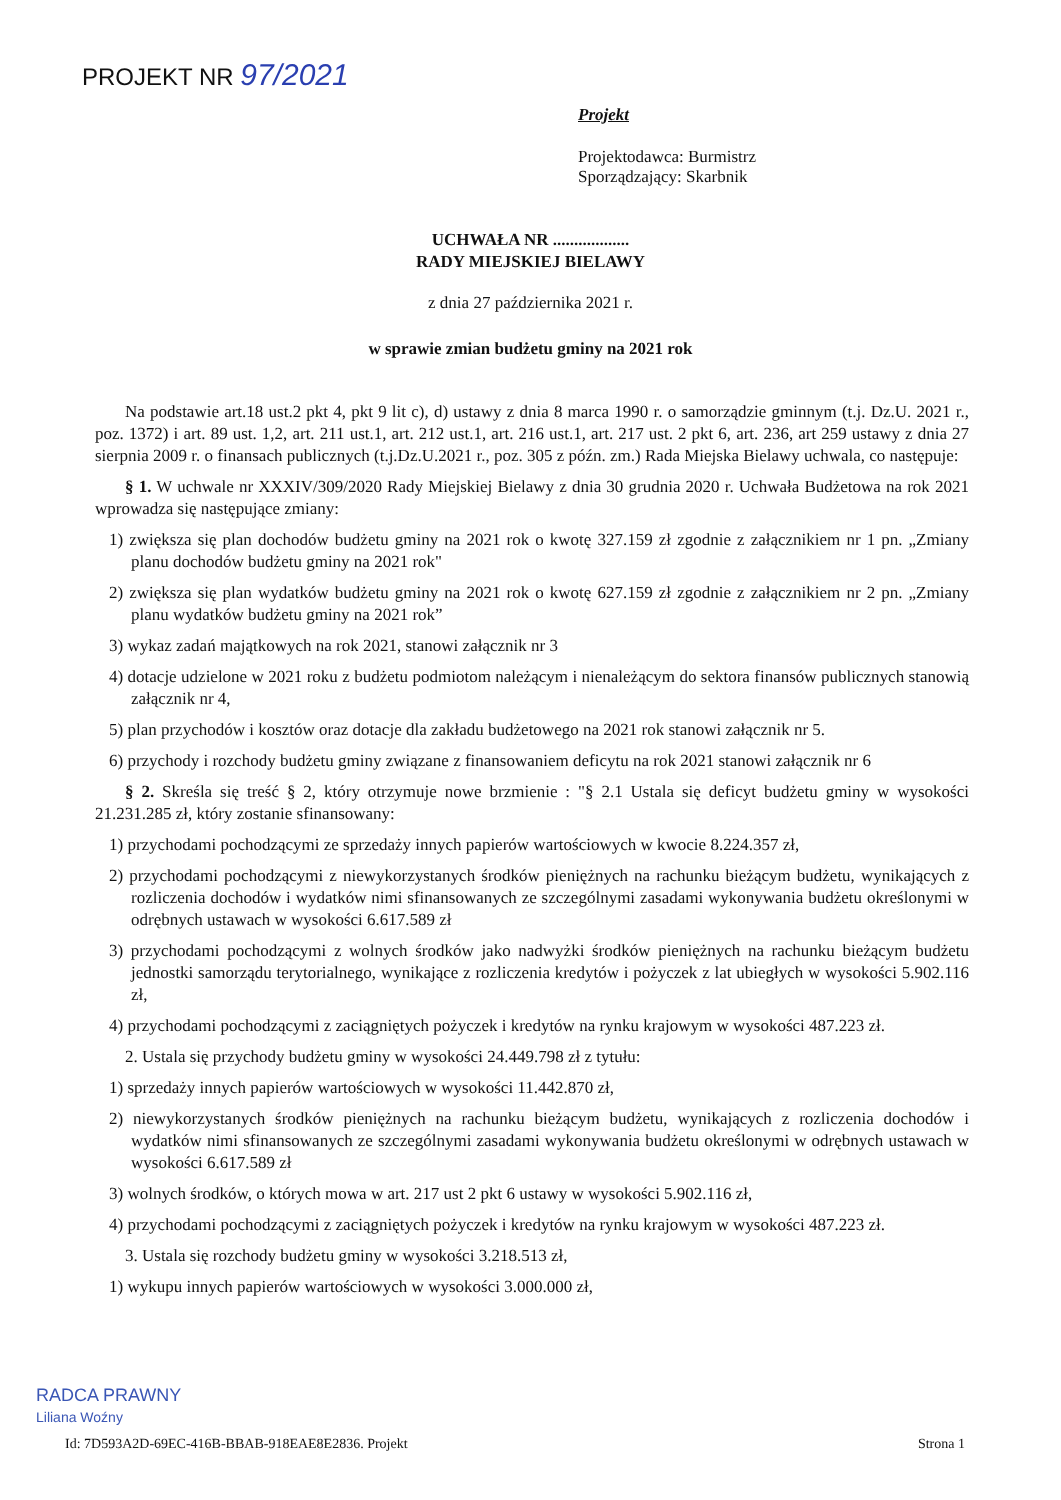PROJEKT NR 97/2021
Projekt
Projektodawca: Burmistrz
Sporządzający: Skarbnik
UCHWAŁA NR ..................
RADY MIEJSKIEJ BIELAWY
z dnia 27 października 2021 r.
w sprawie zmian budżetu gminy na 2021 rok
Na podstawie art.18 ust.2 pkt 4, pkt 9 lit c), d) ustawy z dnia 8 marca 1990 r. o samorządzie gminnym (t.j. Dz.U. 2021 r., poz. 1372) i art. 89 ust. 1,2, art. 211 ust.1, art. 212 ust.1, art. 216 ust.1, art. 217 ust. 2 pkt 6, art. 236, art 259 ustawy z dnia 27 sierpnia 2009 r. o finansach publicznych (t.j.Dz.U.2021 r., poz. 305 z późn. zm.) Rada Miejska Bielawy uchwala, co następuje:
§ 1. W uchwale nr XXXIV/309/2020 Rady Miejskiej Bielawy z dnia 30 grudnia 2020 r. Uchwała Budżetowa na rok 2021 wprowadza się następujące zmiany:
1) zwiększa się plan dochodów budżetu gminy na 2021 rok o kwotę 327.159 zł zgodnie z załącznikiem nr 1 pn. „Zmiany planu dochodów budżetu gminy na 2021 rok"
2) zwiększa się plan wydatków budżetu gminy na 2021 rok o kwotę 627.159 zł zgodnie z załącznikiem nr 2 pn. „Zmiany planu wydatków budżetu gminy na 2021 rok”
3) wykaz zadań majątkowych na rok 2021, stanowi załącznik nr 3
4) dotacje udzielone w 2021 roku z budżetu podmiotom należącym i nienależącym do sektora finansów publicznych stanowią załącznik nr 4,
5) plan przychodów i kosztów oraz dotacje dla zakładu budżetowego na 2021 rok stanowi załącznik nr 5.
6) przychody i rozchody budżetu gminy związane z finansowaniem deficytu na rok 2021 stanowi załącznik nr 6
§ 2. Skreśla się treść § 2, który otrzymuje nowe brzmienie : "§ 2.1 Ustala się deficyt budżetu gminy w wysokości 21.231.285 zł, który zostanie sfinansowany:
1) przychodami pochodzącymi ze sprzedaży innych papierów wartościowych w kwocie 8.224.357 zł,
2) przychodami pochodzącymi z niewykorzystanych środków pieniężnych na rachunku bieżącym budżetu, wynikających z rozliczenia dochodów i wydatków nimi sfinansowanych ze szczególnymi zasadami wykonywania budżetu określonymi w odrębnych ustawach w wysokości 6.617.589 zł
3) przychodami pochodzącymi z wolnych środków jako nadwyżki środków pieniężnych na rachunku bieżącym budżetu jednostki samorządu terytorialnego, wynikające z rozliczenia kredytów i pożyczek z lat ubiegłych w wysokości 5.902.116 zł,
4) przychodami pochodzącymi z zaciągniętych pożyczek i kredytów na rynku krajowym w wysokości 487.223 zł.
2. Ustala się przychody budżetu gminy w wysokości 24.449.798 zł z tytułu:
1) sprzedaży innych papierów wartościowych w wysokości 11.442.870 zł,
2) niewykorzystanych środków pieniężnych na rachunku bieżącym budżetu, wynikających z rozliczenia dochodów i wydatków nimi sfinansowanych ze szczególnymi zasadami wykonywania budżetu określonymi w odrębnych ustawach w wysokości 6.617.589 zł
3) wolnych środków, o których mowa w art. 217 ust 2 pkt 6 ustawy w wysokości 5.902.116 zł,
4) przychodami pochodzącymi z zaciągniętych pożyczek i kredytów na rynku krajowym w wysokości 487.223 zł.
3. Ustala się rozchody budżetu gminy w wysokości 3.218.513 zł,
1) wykupu innych papierów wartościowych w wysokości 3.000.000 zł,
RADCA PRAWNY
Liliana Woźny
Id: 7D593A2D-69EC-416B-BBAB-918EAE8E2836. Projekt Strona 1